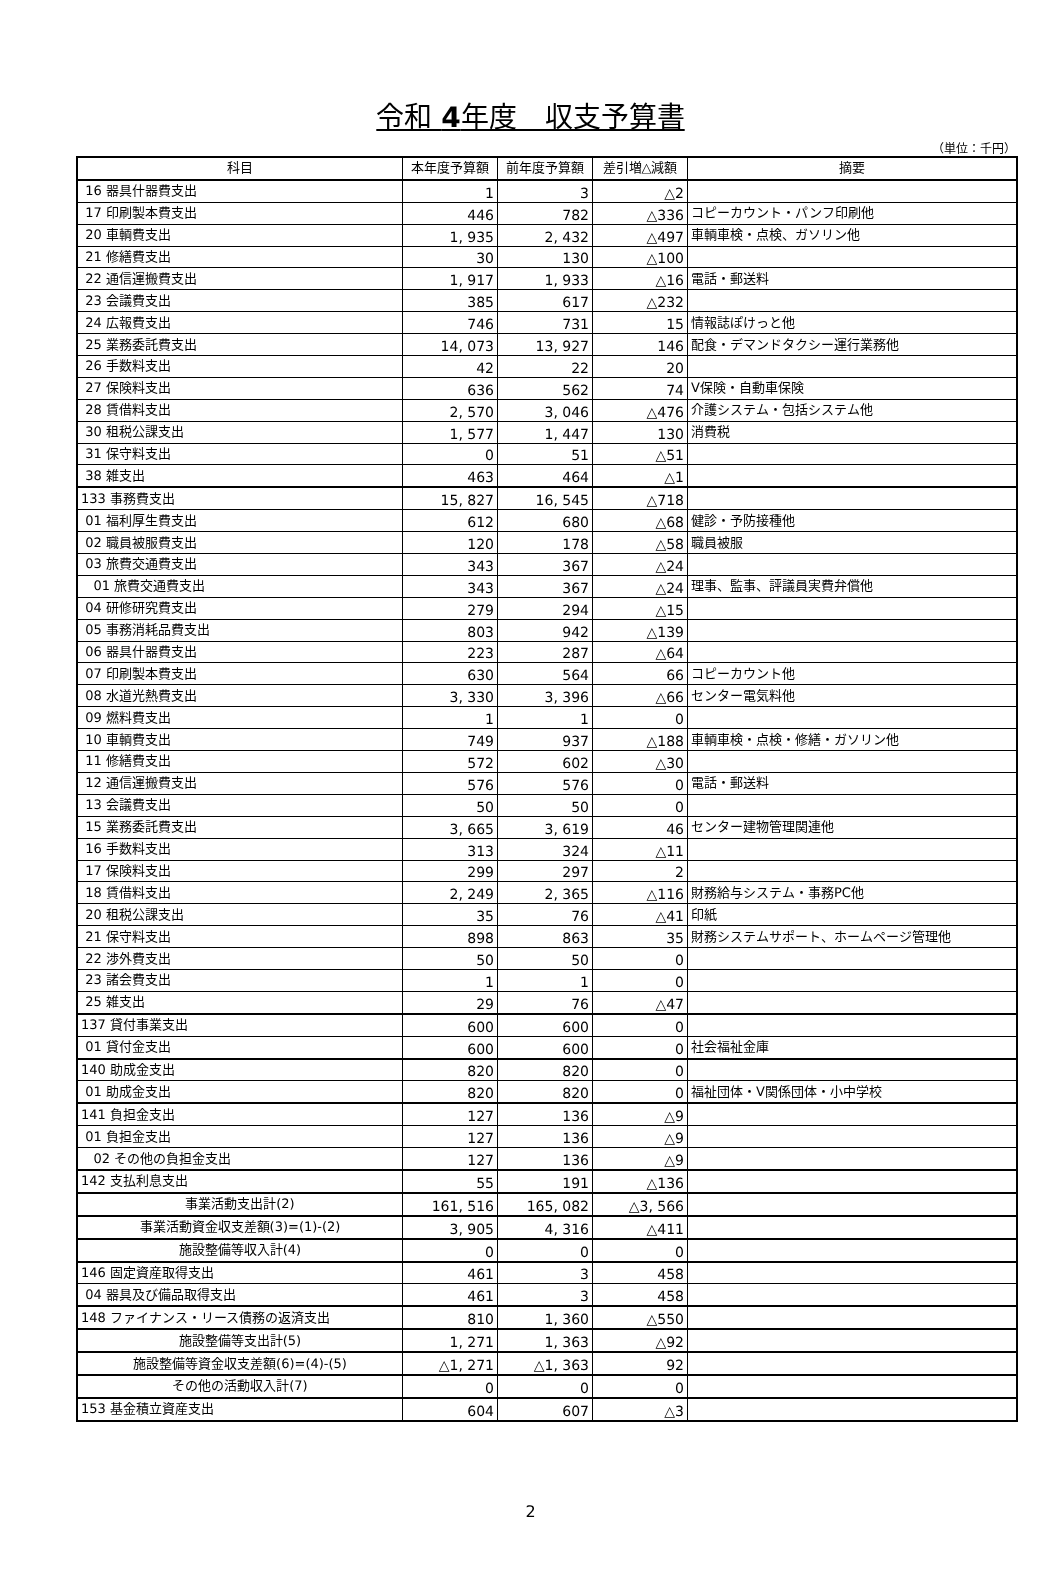令和 4年度　収支予算書
（単位：千円）
| 科目 | 本年度予算額 | 前年度予算額 | 差引増△減額 | 摘要 |
| --- | --- | --- | --- | --- |
| 16 器具什器費支出 | 1 | 3 | △2 | |
| 17 印刷製本費支出 | 446 | 782 | △336 | コピーカウント・パンフ印刷他 |
| 20 車輌費支出 | 1, 935 | 2, 432 | △497 | 車輌車検・点検、ガソリン他 |
| 21 修繕費支出 | 30 | 130 | △100 | |
| 22 通信運搬費支出 | 1, 917 | 1, 933 | △16 | 電話・郵送料 |
| 23 会議費支出 | 385 | 617 | △232 | |
| 24 広報費支出 | 746 | 731 | 15 | 情報誌ぽけっと他 |
| 25 業務委託費支出 | 14, 073 | 13, 927 | 146 | 配食・デマンドタクシー運行業務他 |
| 26 手数料支出 | 42 | 22 | 20 | |
| 27 保険料支出 | 636 | 562 | 74 | V保険・自動車保険 |
| 28 賃借料支出 | 2, 570 | 3, 046 | △476 | 介護システム・包括システム他 |
| 30 租税公課支出 | 1, 577 | 1, 447 | 130 | 消費税 |
| 31 保守料支出 | 0 | 51 | △51 | |
| 38 雑支出 | 463 | 464 | △1 | |
| 133 事務費支出 | 15, 827 | 16, 545 | △718 | |
| 01 福利厚生費支出 | 612 | 680 | △68 | 健診・予防接種他 |
| 02 職員被服費支出 | 120 | 178 | △58 | 職員被服 |
| 03 旅費交通費支出 | 343 | 367 | △24 | |
| 01 旅費交通費支出 | 343 | 367 | △24 | 理事、監事、評議員実費弁償他 |
| 04 研修研究費支出 | 279 | 294 | △15 | |
| 05 事務消耗品費支出 | 803 | 942 | △139 | |
| 06 器具什器費支出 | 223 | 287 | △64 | |
| 07 印刷製本費支出 | 630 | 564 | 66 | コピーカウント他 |
| 08 水道光熱費支出 | 3, 330 | 3, 396 | △66 | センター電気料他 |
| 09 燃料費支出 | 1 | 1 | 0 | |
| 10 車輌費支出 | 749 | 937 | △188 | 車輌車検・点検・修繕・ガソリン他 |
| 11 修繕費支出 | 572 | 602 | △30 | |
| 12 通信運搬費支出 | 576 | 576 | 0 | 電話・郵送料 |
| 13 会議費支出 | 50 | 50 | 0 | |
| 15 業務委託費支出 | 3, 665 | 3, 619 | 46 | センター建物管理関連他 |
| 16 手数料支出 | 313 | 324 | △11 | |
| 17 保険料支出 | 299 | 297 | 2 | |
| 18 賃借料支出 | 2, 249 | 2, 365 | △116 | 財務給与システム・事務PC他 |
| 20 租税公課支出 | 35 | 76 | △41 | 印紙 |
| 21 保守料支出 | 898 | 863 | 35 | 財務システムサポート、ホームページ管理他 |
| 22 渉外費支出 | 50 | 50 | 0 | |
| 23 諸会費支出 | 1 | 1 | 0 | |
| 25 雑支出 | 29 | 76 | △47 | |
| 137 貸付事業支出 | 600 | 600 | 0 | |
| 01 貸付金支出 | 600 | 600 | 0 | 社会福祉金庫 |
| 140 助成金支出 | 820 | 820 | 0 | |
| 01 助成金支出 | 820 | 820 | 0 | 福祉団体・V関係団体・小中学校 |
| 141 負担金支出 | 127 | 136 | △9 | |
| 01 負担金支出 | 127 | 136 | △9 | |
| 02 その他の負担金支出 | 127 | 136 | △9 | |
| 142 支払利息支出 | 55 | 191 | △136 | |
| 事業活動支出計(2) | 161, 516 | 165, 082 | △3, 566 | |
| 事業活動資金収支差額(3)=(1)-(2) | 3, 905 | 4, 316 | △411 | |
| 施設整備等収入計(4) | 0 | 0 | 0 | |
| 146 固定資産取得支出 | 461 | 3 | 458 | |
| 04 器具及び備品取得支出 | 461 | 3 | 458 | |
| 148 ファイナンス・リース債務の返済支出 | 810 | 1, 360 | △550 | |
| 施設整備等支出計(5) | 1, 271 | 1, 363 | △92 | |
| 施設整備等資金収支差額(6)=(4)-(5) | △1, 271 | △1, 363 | 92 | |
| その他の活動収入計(7) | 0 | 0 | 0 | |
| 153 基金積立資産支出 | 604 | 607 | △3 | |
2